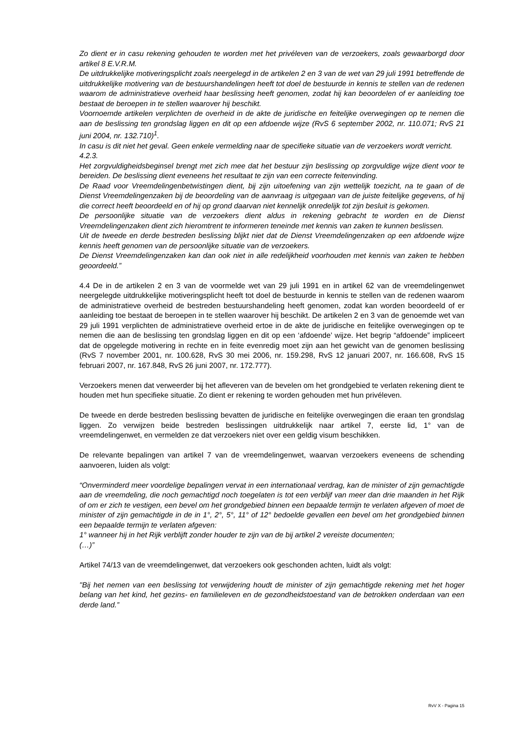Zo dient er in casu rekening gehouden te worden met het privéleven van de verzoekers, zoals gewaarborgd door artikel 8 E.V.R.M.
De uitdrukkelijke motiveringsplicht zoals neergelegd in de artikelen 2 en 3 van de wet van 29 juli 1991 betreffende de uitdrukkelijke motivering van de bestuurshandelingen heeft tot doel de bestuurde in kennis te stellen van de redenen waarom de administratieve overheid haar beslissing heeft genomen, zodat hij kan beoordelen of er aanleiding toe bestaat de beroepen in te stellen waarover hij beschikt.
Voornoemde artikelen verplichten de overheid in de akte de juridische en feitelijke overwegingen op te nemen die aan de beslissing ten grondslag liggen en dit op een afdoende wijze (RvS 6 september 2002, nr. 110.071; RvS 21 juni 2004, nr. 132.710)<sup>1</sup>.
In casu is dit niet het geval. Geen enkele vermelding naar de specifieke situatie van de verzoekers wordt verricht.
4.2.3.
Het zorgvuldigheidsbeginsel brengt met zich mee dat het bestuur zijn beslissing op zorgvuldige wijze dient voor te bereiden. De beslissing dient eveneens het resultaat te zijn van een correcte feitenvinding.
De Raad voor Vreemdelingenbetwistingen dient, bij zijn uitoefening van zijn wettelijk toezicht, na te gaan of de Dienst Vreemdelingenzaken bij de beoordeling van de aanvraag is uitgegaan van de juiste feitelijke gegevens, of hij die correct heeft beoordeeld en of hij op grond daarvan niet kennelijk onredelijk tot zijn besluit is gekomen.
De persoonlijke situatie van de verzoekers dient aldus in rekening gebracht te worden en de Dienst Vreemdelingenzaken dient zich hieromtrent te informeren teneinde met kennis van zaken te kunnen beslissen.
Uit de tweede en derde bestreden beslissing blijkt niet dat de Dienst Vreemdelingenzaken op een afdoende wijze kennis heeft genomen van de persoonlijke situatie van de verzoekers.
De Dienst Vreemdelingenzaken kan dan ook niet in alle redelijkheid voorhouden met kennis van zaken te hebben geoordeeld.”
4.4 De in de artikelen 2 en 3 van de voormelde wet van 29 juli 1991 en in artikel 62 van de vreemdelingenwet neergelegde uitdrukkelijke motiveringsplicht heeft tot doel de bestuurde in kennis te stellen van de redenen waarom de administratieve overheid de bestreden bestuurshandeling heeft genomen, zodat kan worden beoordeeld of er aanleiding toe bestaat de beroepen in te stellen waarover hij beschikt. De artikelen 2 en 3 van de genoemde wet van 29 juli 1991 verplichten de administratieve overheid ertoe in de akte de juridische en feitelijke overwegingen op te nemen die aan de beslissing ten grondslag liggen en dit op een ‘afdoende’ wijze. Het begrip “afdoende” impliceert dat de opgelegde motivering in rechte en in feite evenredig moet zijn aan het gewicht van de genomen beslissing (RvS 7 november 2001, nr. 100.628, RvS 30 mei 2006, nr. 159.298, RvS 12 januari 2007, nr. 166.608, RvS 15 februari 2007, nr. 167.848, RvS 26 juni 2007, nr. 172.777).
Verzoekers menen dat verweerder bij het afleveren van de bevelen om het grondgebied te verlaten rekening dient te houden met hun specifieke situatie. Zo dient er rekening te worden gehouden met hun privéleven.
De tweede en derde bestreden beslissing bevatten de juridische en feitelijke overwegingen die eraan ten grondslag liggen. Zo verwijzen beide bestreden beslissingen uitdrukkelijk naar artikel 7, eerste lid, 1° van de vreemdelingenwet, en vermelden ze dat verzoekers niet over een geldig visum beschikken.
De relevante bepalingen van artikel 7 van de vreemdelingenwet, waarvan verzoekers eveneens de schending aanvoeren, luiden als volgt:
“Onverminderd meer voordelige bepalingen vervat in een internationaal verdrag, kan de minister of zijn gemachtigde aan de vreemdeling, die noch gemachtigd noch toegelaten is tot een verblijf van meer dan drie maanden in het Rijk of om er zich te vestigen, een bevel om het grondgebied binnen een bepaalde termijn te verlaten afgeven of moet de minister of zijn gemachtigde in de in 1°, 2°, 5°, 11° of 12° bedoelde gevallen een bevel om het grondgebied binnen een bepaalde termijn te verlaten afgeven:
1° wanneer hij in het Rijk verblijft zonder houder te zijn van de bij artikel 2 vereiste documenten;
(…)”
Artikel 74/13 van de vreemdelingenwet, dat verzoekers ook geschonden achten, luidt als volgt:
"Bij het nemen van een beslissing tot verwijdering houdt de minister of zijn gemachtigde rekening met het hoger belang van het kind, het gezins- en familieleven en de gezondheidstoestand van de betrokken onderdaan van een derde land.”
RvV X - Pagina 15